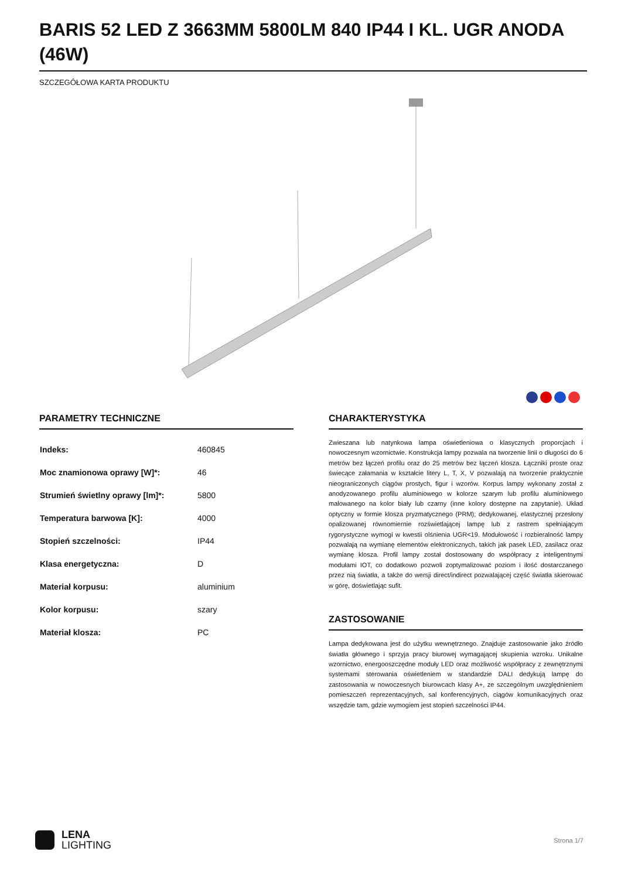BARIS 52 LED Z 3663MM 5800LM 840 IP44 I KL. UGR ANODA (46W)
SZCZEGÓŁOWA KARTA PRODUKTU
PARAMETRY TECHNICZNE
| Indeks: | 460845 |
| Moc znamionowa oprawy [W]*: | 46 |
| Strumień świetlny oprawy [lm]*: | 5800 |
| Temperatura barwowa [K]: | 4000 |
| Stopień szczelności: | IP44 |
| Klasa energetyczna: | D |
| Materiał korpusu: | aluminium |
| Kolor korpusu: | szary |
| Materiał klosza: | PC |
CHARAKTERYSTYKA
Zwieszana lub natynkowa lampa oświetleniowa o klasycznych proporcjach i nowoczesnym wzornictwie. Konstrukcja lampy pozwala na tworzenie linii o długości do 6 metrów bez łączeń profilu oraz do 25 metrów bez łączeń klosza. Łączniki proste oraz świecące załamania w kształcie litery L, T, X, V pozwalają na tworzenie praktycznie nieograniczonych ciągów prostych, figur i wzorów. Korpus lampy wykonany został z anodyzowanego profilu aluminiowego w kolorze szarym lub profilu aluminiowego malowanego na kolor biały lub czarny (inne kolory dostępne na zapytanie). Układ optyczny w formie klosza pryzmatycznego (PRM); dedykowanej, elastycznej przesłony opalizowanej równomiernie rozświetlającej lampę lub z rastrem spełniającym rygorystyczne wymogi w kwestii olśnienia UGR<19. Modułowość i rozbieralność lampy pozwalają na wymianę elementów elektronicznych, takich jak pasek LED, zasilacz oraz wymianę klosza. Profil lampy został dostosowany do współpracy z inteligentnymi modułami IOT, co dodatkowo pozwoli zoptymalizować poziom i ilość dostarczanego przez nią światła, a także do wersji direct/indirect pozwalającej część światła skierować w górę, doświetlając sufit.
ZASTOSOWANIE
Lampa dedykowana jest do użytku wewnętrznego. Znajduje zastosowanie jako źródło światła głównego i sprzyja pracy biurowej wymagającej skupienia wzroku. Unikalne wzornictwo, energooszczędne moduły LED oraz możliwość współpracy z zewnętrznymi systemami sterowania oświetleniem w standardzie DALI dedykują lampę do zastosowania w nowoczesnych biurowcach klasy A+, ze szczególnym uwzględnieniem pomieszczeń reprezentacyjnych, sal konferencyjnych, ciągów komunikacyjnych oraz wszędzie tam, gdzie wymogiem jest stopień szczelności IP44.
LENA
LIGHTING
Strona 1/7